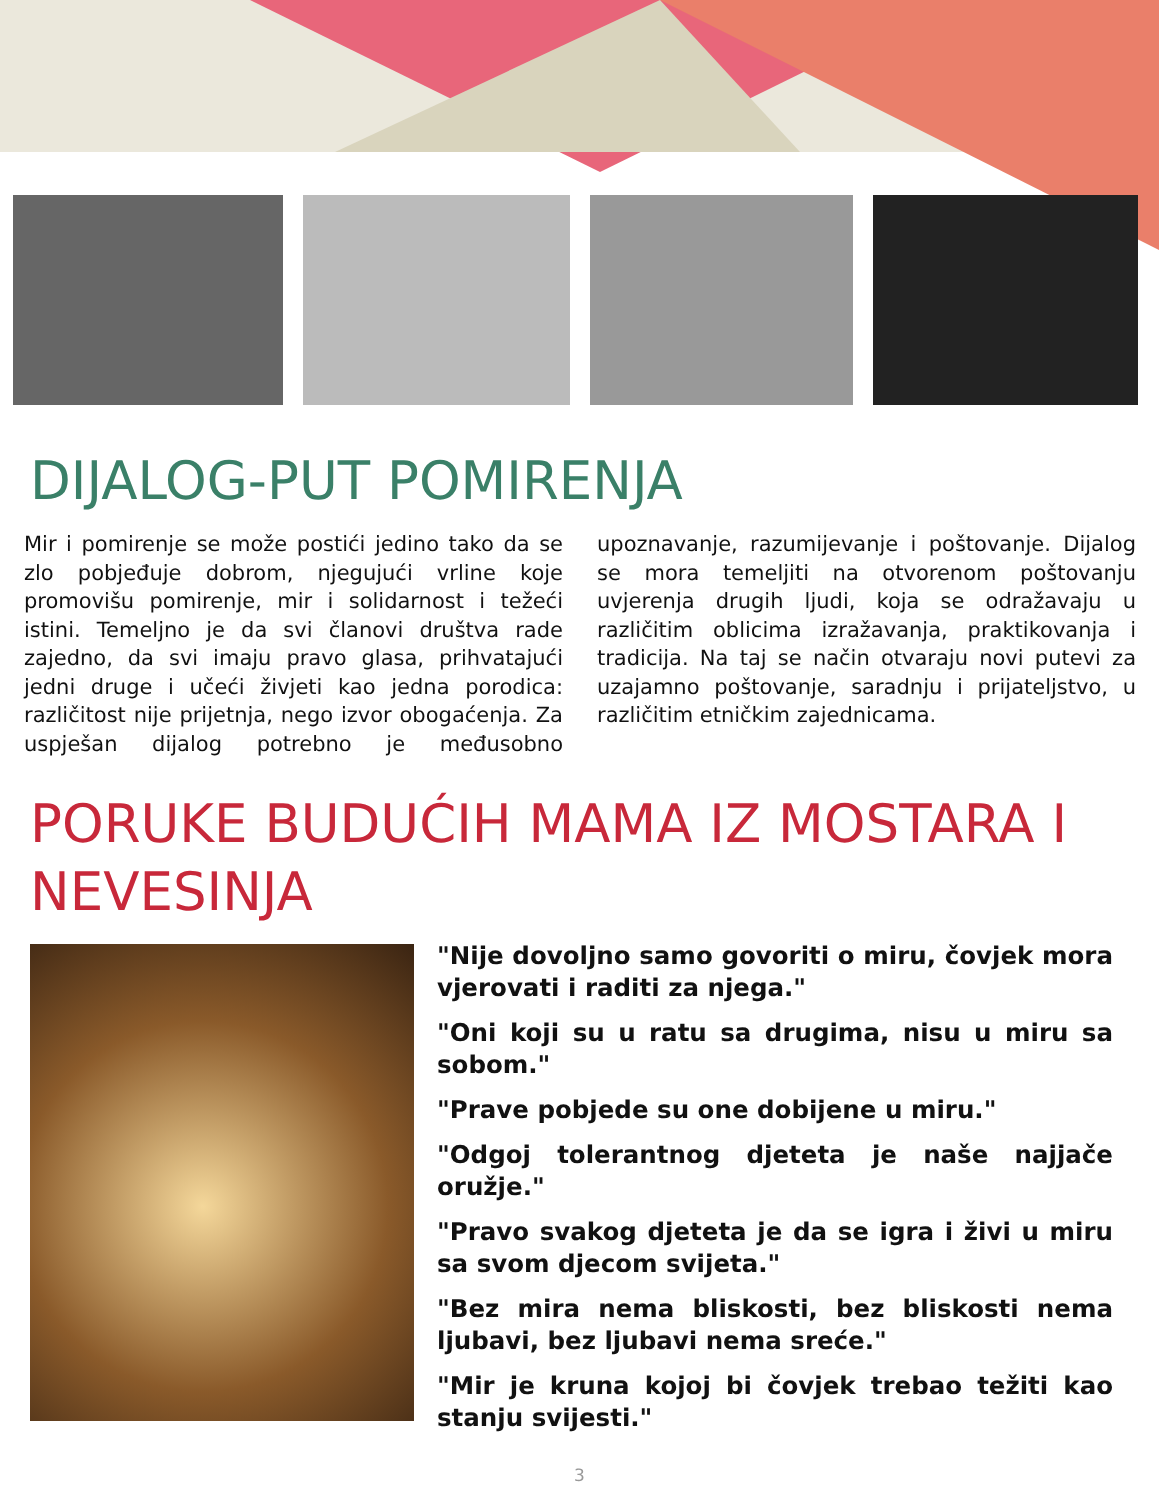DIJALOG-PUT POMIRENJA
Mir i pomirenje se može postići jedino tako da se zlo pobjeđuje dobrom, njegujući vrline koje promovišu pomirenje, mir i solidarnost i težeći istini. Temeljno je da svi članovi društva rade zajedno, da svi imaju pravo glasa, prihvatajući jedni druge i učeći živjeti kao jedna porodica: različitost nije prijetnja, nego izvor obogaćenja. Za uspješan dijalog potrebno je međusobno upoznavanje, razumijevanje i poštovanje. Dijalog se mora temeljiti na otvorenom poštovanju uvjerenja drugih ljudi, koja se odražavaju u različitim oblicima izražavanja, praktikovanja i tradicija. Na taj se način otvaraju novi putevi za uzajamno poštovanje, saradnju i prijateljstvo, u različitim etničkim zajednicama.
PORUKE BUDUĆIH MAMA IZ MOSTARA I
NEVESINJA
"Nije dovoljno samo govoriti o miru, čovjek mora vjerovati i raditi za njega."
"Oni koji su u ratu sa drugima, nisu u miru sa sobom."
"Prave pobjede su one dobijene u miru."
"Odgoj tolerantnog djeteta je naše najjače oružje."
"Pravo svakog djeteta je da se igra i živi u miru sa svom djecom svijeta."
"Bez mira nema bliskosti, bez bliskosti nema ljubavi, bez ljubavi nema sreće."
"Mir je kruna kojoj bi čovjek trebao težiti kao stanju svijesti."
3